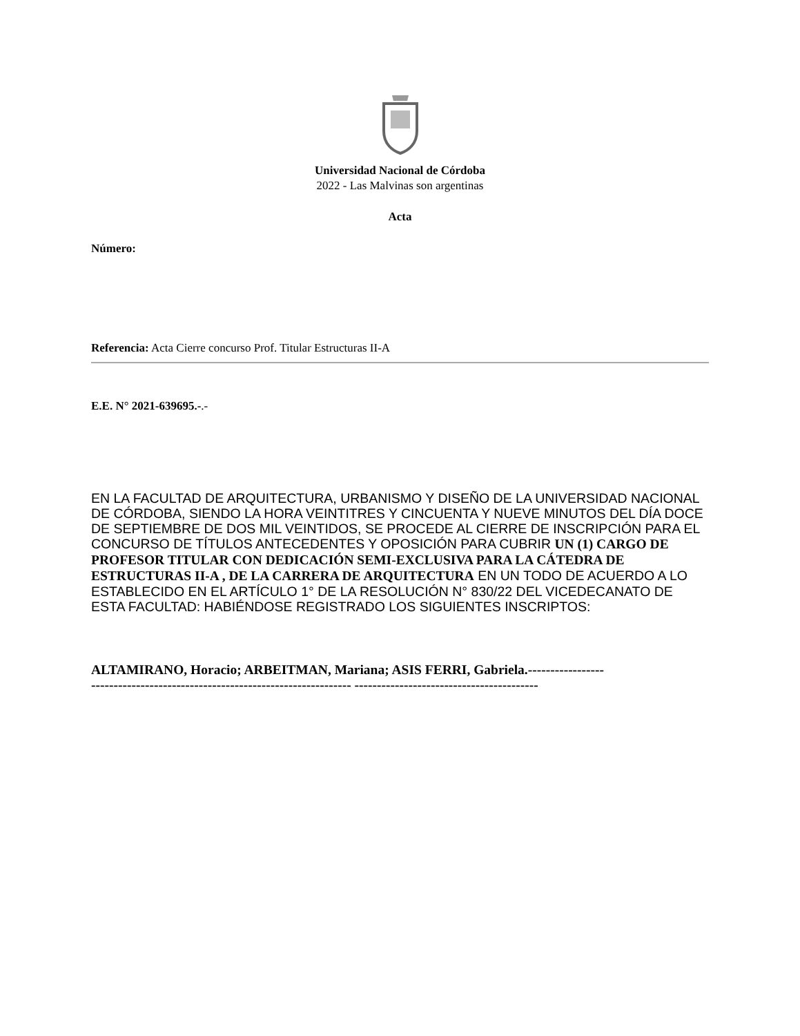Universidad Nacional de Córdoba
2022 - Las Malvinas son argentinas
Acta
Número:
Referencia: Acta Cierre concurso Prof. Titular Estructuras II-A
E.E. N° 2021-639695.-.-
EN LA FACULTAD DE ARQUITECTURA, URBANISMO Y DISEÑO DE LA UNIVERSIDAD NACIONAL DE CÓRDOBA, SIENDO LA HORA VEINTITRES Y CINCUENTA Y NUEVE MINUTOS DEL DÍA DOCE DE SEPTIEMBRE DE DOS MIL VEINTIDOS, SE PROCEDE AL CIERRE DE INSCRIPCIÓN PARA EL CONCURSO DE TÍTULOS ANTECEDENTES Y OPOSICIÓN PARA CUBRIR UN (1) CARGO DE PROFESOR TITULAR CON DEDICACIÓN SEMI-EXCLUSIVA PARA LA CÁTEDRA DE ESTRUCTURAS II-A , DE LA CARRERA DE ARQUITECTURA EN UN TODO DE ACUERDO A LO ESTABLECIDO EN EL ARTÍCULO 1° DE LA RESOLUCIÓN N° 830/22 DEL VICEDECANATO DE ESTA FACULTAD: HABIÉNDOSE REGISTRADO LOS SIGUIENTES INSCRIPTOS:
ALTAMIRANO, Horacio; ARBEITMAN, Mariana; ASIS FERRI, Gabriela.-----------------
---------------------------------------------------------- -----------------------------------------